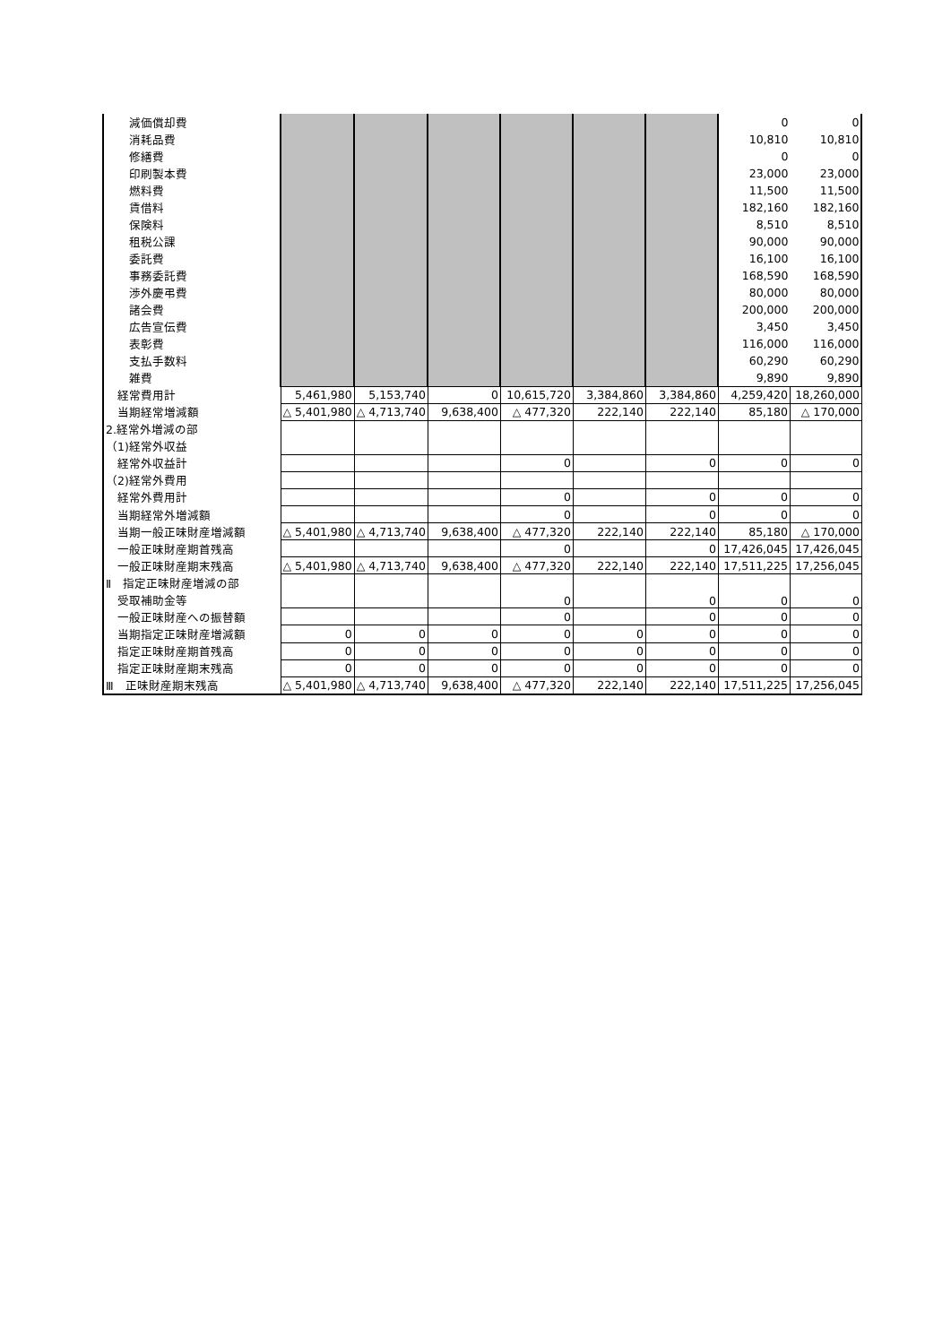| 減価償却費 | | | | | | | 0 | 0 |
| 消耗品費 | | | | | | | 10,810 | 10,810 |
| 修繕費 | | | | | | | 0 | 0 |
| 印刷製本費 | | | | | | | 23,000 | 23,000 |
| 燃料費 | | | | | | | 11,500 | 11,500 |
| 賃借料 | | | | | | | 182,160 | 182,160 |
| 保険料 | | | | | | | 8,510 | 8,510 |
| 租税公課 | | | | | | | 90,000 | 90,000 |
| 委託費 | | | | | | | 16,100 | 16,100 |
| 事務委託費 | | | | | | | 168,590 | 168,590 |
| 渉外慶弔費 | | | | | | | 80,000 | 80,000 |
| 諸会費 | | | | | | | 200,000 | 200,000 |
| 広告宣伝費 | | | | | | | 3,450 | 3,450 |
| 表彰費 | | | | | | | 116,000 | 116,000 |
| 支払手数料 | | | | | | | 60,290 | 60,290 |
| 雑費 | | | | | | | 9,890 | 9,890 |
| 経常費用計 | 5,461,980 | 5,153,740 | 0 | 10,615,720 | 3,384,860 | 3,384,860 | 4,259,420 | 18,260,000 |
| 当期経常増減額 | △ 5,401,980 | △ 4,713,740 | 9,638,400 | △ 477,320 | 222,140 | 222,140 | 85,180 | △ 170,000 |
| 2.経常外増減の部 | | | | | | | | |
| （1)経常外収益 | | | | | | | | |
| 経常外収益計 | | | | 0 | | 0 | 0 | 0 |
| （2)経常外費用 | | | | | | | | |
| 経常外費用計 | | | | 0 | | 0 | 0 | 0 |
| 当期経常外増減額 | | | | 0 | | 0 | 0 | 0 |
| 当期一般正味財産増減額 | △ 5,401,980 | △ 4,713,740 | 9,638,400 | △ 477,320 | 222,140 | 222,140 | 85,180 | △ 170,000 |
| 一般正味財産期首残高 | | | | 0 | | 0 | 17,426,045 | 17,426,045 |
| 一般正味財産期末残高 | △ 5,401,980 | △ 4,713,740 | 9,638,400 | △ 477,320 | 222,140 | 222,140 | 17,511,225 | 17,256,045 |
| Ⅱ 指定正味財産増減の部 | | | | 0 | | 0 | 0 | 0 |
| 受取補助金等 | | | | | | | | |
| 一般正味財産への振替額 | | | | 0 | | 0 | 0 | 0 |
| 当期指定正味財産増減額 | 0 | 0 | 0 | 0 | 0 | 0 | 0 | 0 |
| 指定正味財産期首残高 | 0 | 0 | 0 | 0 | 0 | 0 | 0 | 0 |
| 指定正味財産期末残高 | 0 | 0 | 0 | 0 | 0 | 0 | 0 | 0 |
| Ⅲ 正味財産期末残高 | △ 5,401,980 | △ 4,713,740 | 9,638,400 | △ 477,320 | 222,140 | 222,140 | 17,511,225 | 17,256,045 |